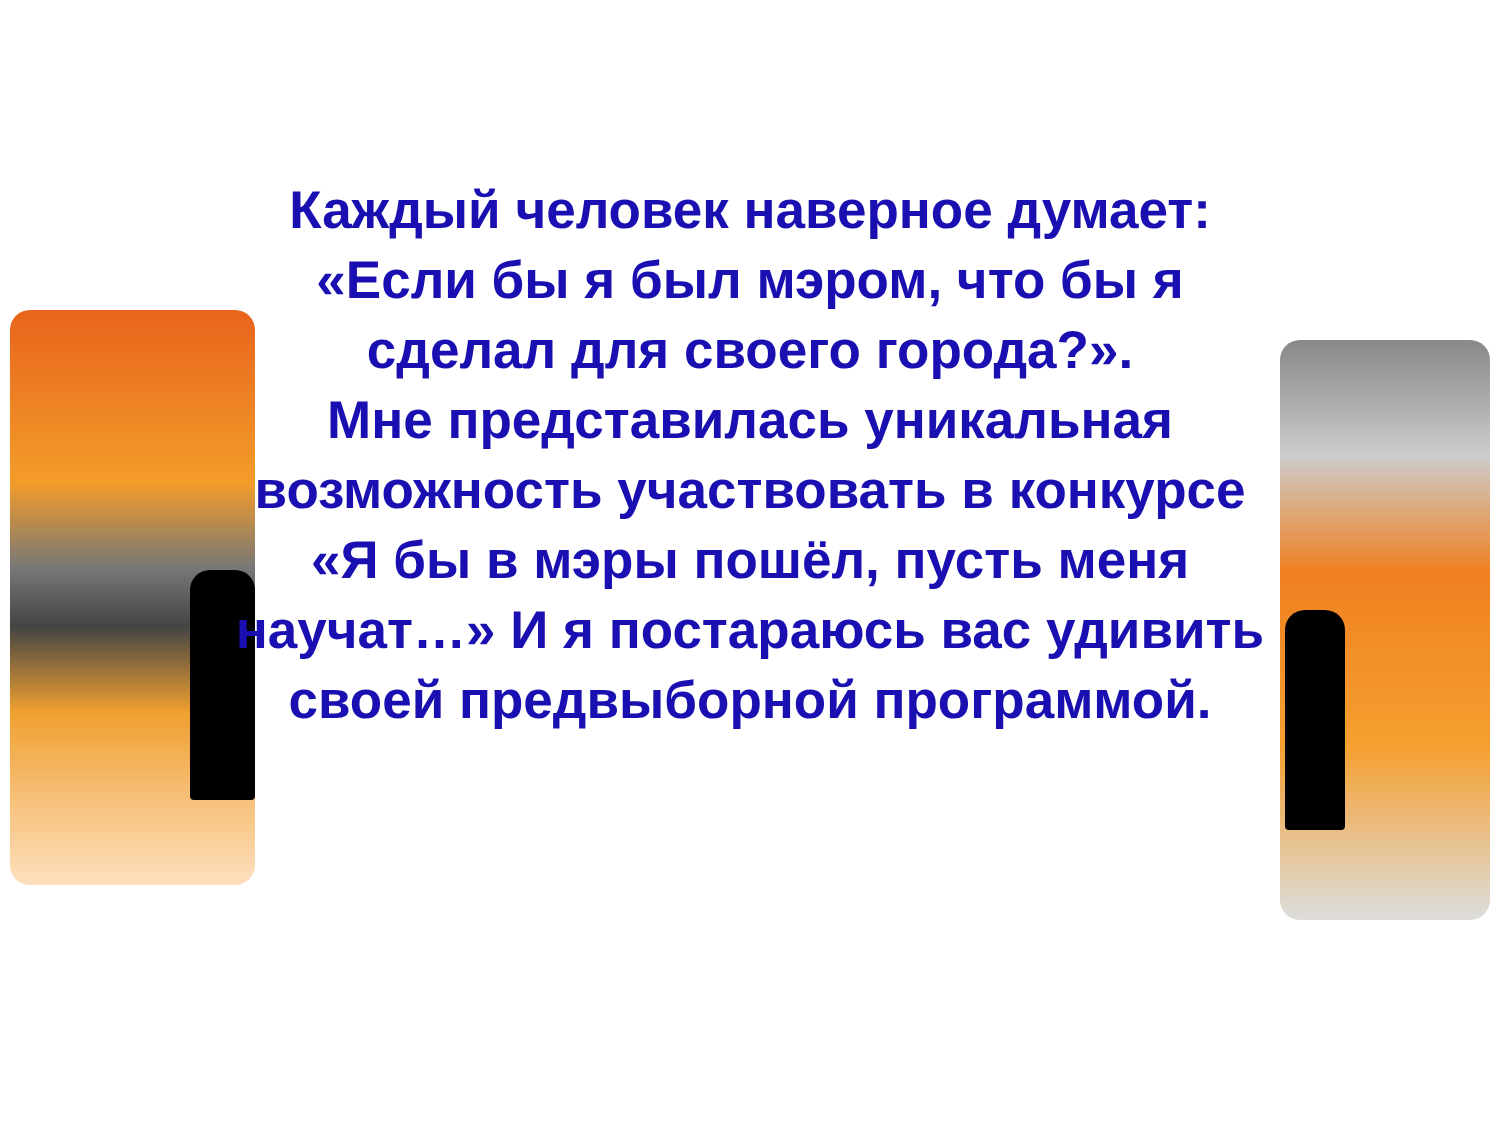Каждый человек наверное думает: «Если бы я был мэром, что бы я сделал для своего города?».
Мне представилась уникальная возможность участвовать в конкурсе «Я бы в мэры пошёл, пусть меня научат…» И я постараюсь вас удивить своей предвыборной программой.